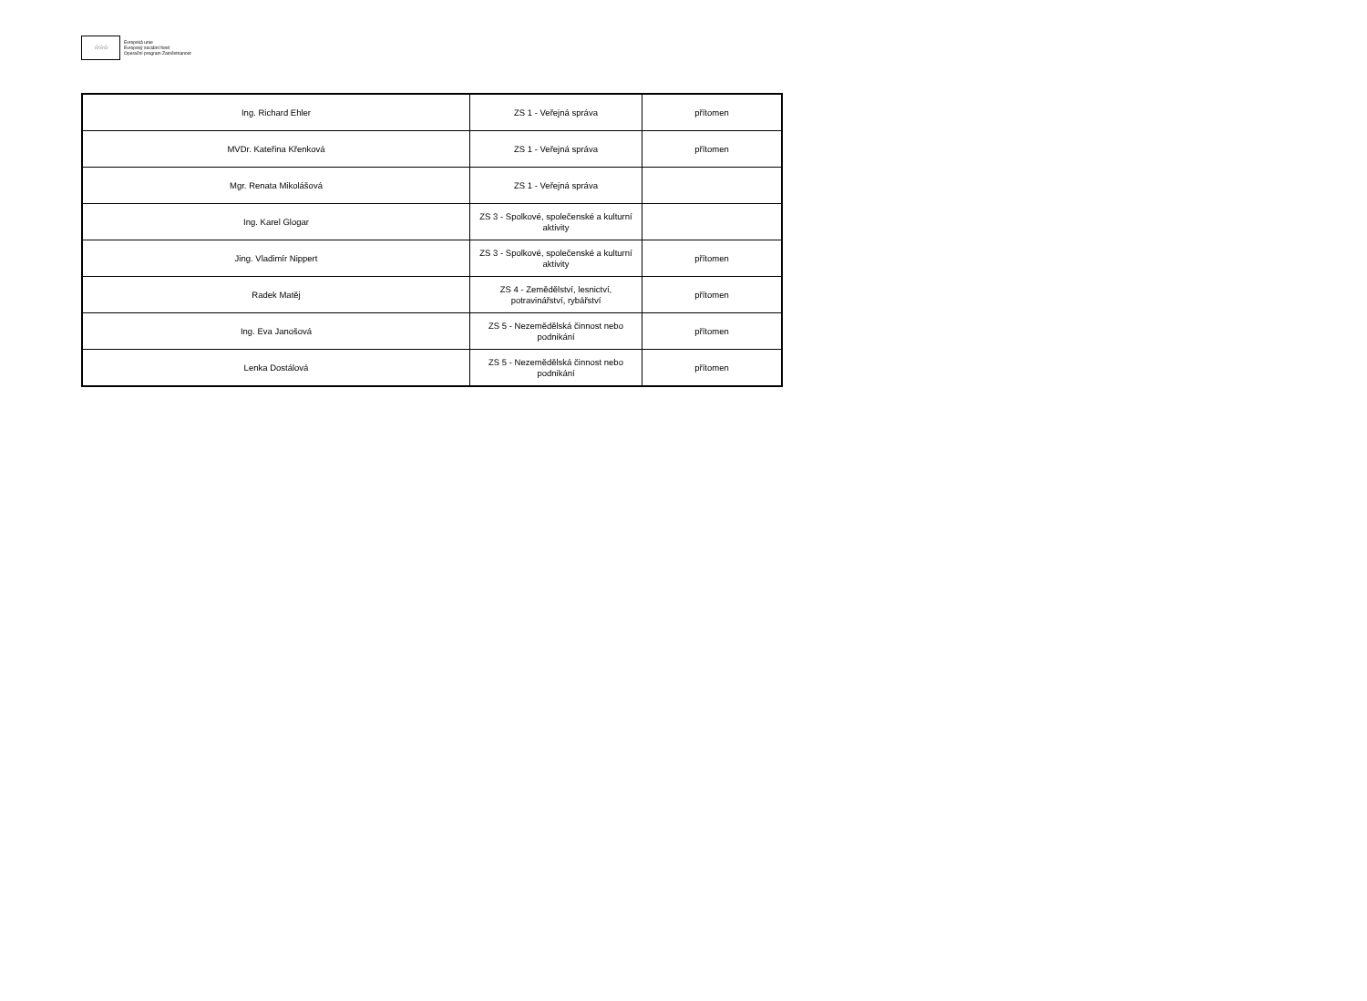☆☆☆
Evropská unie
Evropský sociální fond
Operační program Zaměstnanost
| Ing. Richard Ehler | ZS 1 - Veřejná správa | přítomen |
| MVDr. Kateřina Křenková | ZS 1 - Veřejná správa | přítomen |
| Mgr. Renata Mikolášová | ZS 1 - Veřejná správa | |
| Ing. Karel Glogar | ZS 3 - Spolkové, společenské a kulturní aktivity | |
| Jing. Vladimír Nippert | ZS 3 - Spolkové, společenské a kulturní aktivity | přítomen |
| Radek Matěj | ZS 4 - Zemědělství, lesnictví, potravinářství, rybářství | přítomen |
| Ing. Eva Janošová | ZS 5 - Nezemědělská činnost nebo podnikání | přítomen |
| Lenka Dostálová | ZS 5 - Nezemědělská činnost nebo podnikání | přítomen |